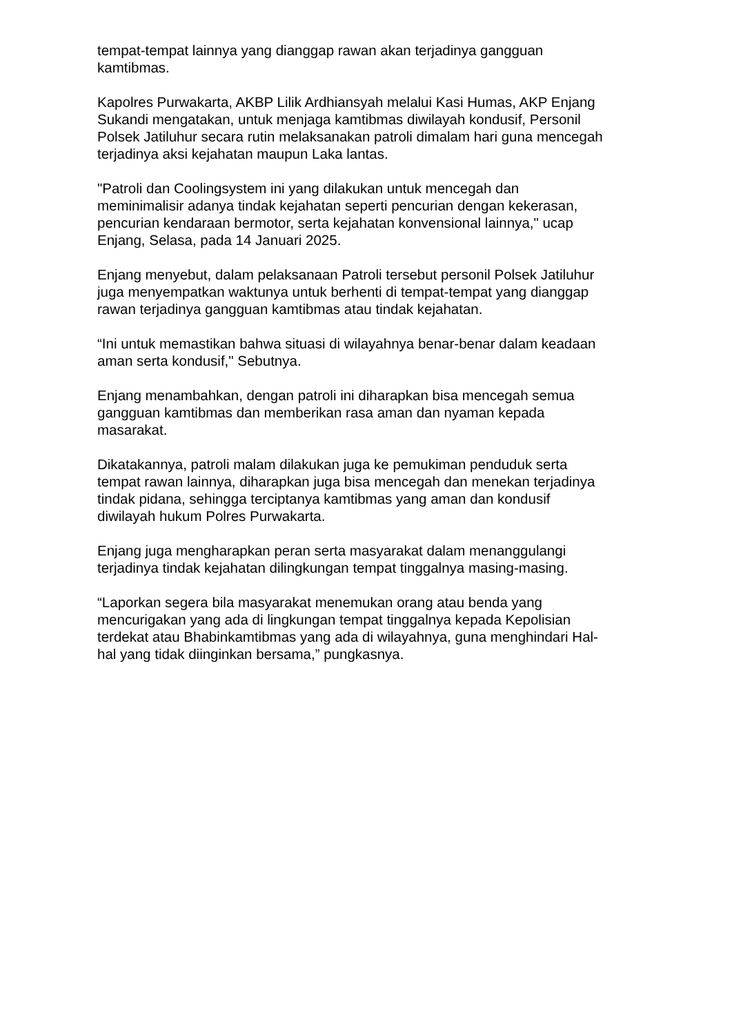tempat-tempat lainnya yang dianggap rawan akan terjadinya gangguan kamtibmas.
Kapolres Purwakarta, AKBP Lilik Ardhiansyah melalui Kasi Humas, AKP Enjang Sukandi mengatakan, untuk menjaga kamtibmas diwilayah kondusif, Personil Polsek Jatiluhur secara rutin melaksanakan patroli dimalam hari guna mencegah terjadinya aksi kejahatan maupun Laka lantas.
"Patroli dan Coolingsystem ini yang dilakukan untuk mencegah dan meminimalisir adanya tindak kejahatan seperti pencurian dengan kekerasan, pencurian kendaraan bermotor, serta kejahatan konvensional lainnya," ucap Enjang, Selasa, pada 14 Januari 2025.
Enjang menyebut, dalam pelaksanaan Patroli tersebut personil Polsek Jatiluhur juga menyempatkan waktunya untuk berhenti di tempat-tempat yang dianggap rawan terjadinya gangguan kamtibmas atau tindak kejahatan.
“Ini untuk memastikan bahwa situasi di wilayahnya benar-benar dalam keadaan aman serta kondusif," Sebutnya.
Enjang menambahkan, dengan patroli ini diharapkan bisa mencegah semua gangguan kamtibmas dan memberikan rasa aman dan nyaman kepada masarakat.
Dikatakannya, patroli malam dilakukan juga ke pemukiman penduduk serta tempat rawan lainnya, diharapkan juga bisa mencegah dan menekan terjadinya tindak pidana, sehingga terciptanya kamtibmas yang aman dan kondusif diwilayah hukum Polres Purwakarta.
Enjang juga mengharapkan peran serta masyarakat dalam menanggulangi terjadinya tindak kejahatan dilingkungan tempat tinggalnya masing-masing.
“Laporkan segera bila masyarakat menemukan orang atau benda yang mencurigakan yang ada di lingkungan tempat tinggalnya kepada Kepolisian terdekat atau Bhabinkamtibmas yang ada di wilayahnya, guna menghindari Hal- hal yang tidak diinginkan bersama,” pungkasnya.